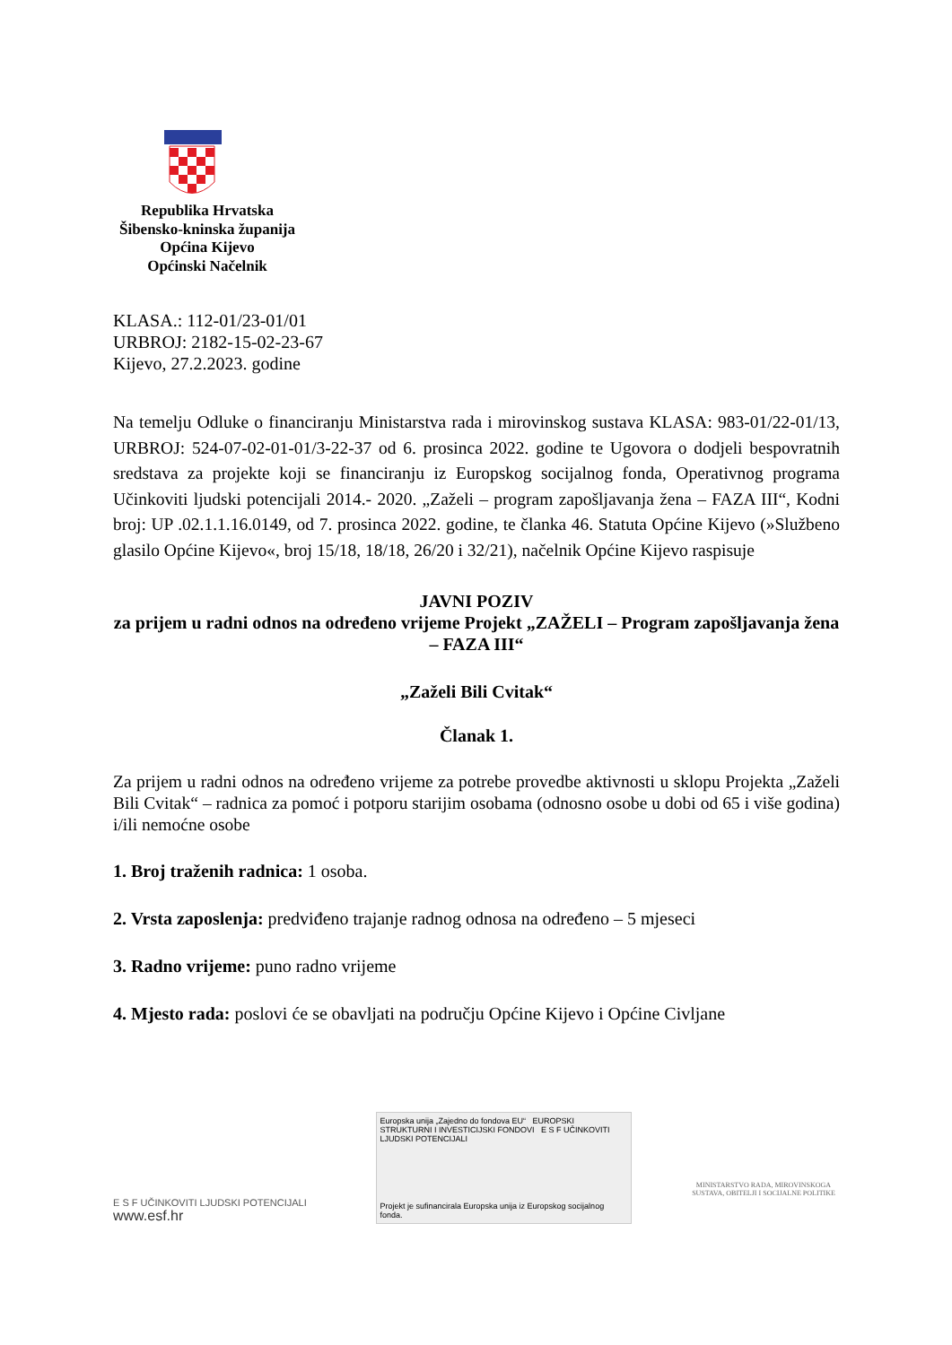Republika Hrvatska
Šibensko-kninska županija
Općina Kijevo
Općinski Načelnik
KLASA.: 112-01/23-01/01
URBROJ: 2182-15-02-23-67
Kijevo, 27.2.2023. godine
Na temelju Odluke o financiranju Ministarstva rada i mirovinskog sustava KLASA: 983-01/22-01/13, URBROJ: 524-07-02-01-01/3-22-37 od 6. prosinca 2022. godine te Ugovora o dodjeli bespovratnih sredstava za projekte koji se financiranju iz Europskog socijalnog fonda, Operativnog programa Učinkoviti ljudski potencijali 2014.- 2020. „Zaželi – program zapošljavanja žena – FAZA III“, Kodni broj: UP .02.1.1.16.0149, od 7. prosinca 2022. godine, te članka 46. Statuta Općine Kijevo (»Službeno glasilo Općine Kijevo«, broj 15/18, 18/18, 26/20 i 32/21), načelnik Općine Kijevo raspisuje
JAVNI POZIV
za prijem u radni odnos na određeno vrijeme Projekt „ZAŽELI – Program zapošljavanja žena – FAZA III“
„Zaželi Bili Cvitak“
Članak 1.
Za prijem u radni odnos na određeno vrijeme za potrebe provedbe aktivnosti u sklopu Projekta „Zaželi Bili Cvitak“ – radnica za pomoć i potporu starijim osobama (odnosno osobe u dobi od 65 i više godina) i/ili nemoćne osobe
1. Broj traženih radnica: 1 osoba.
2. Vrsta zaposlenja: predviđeno trajanje radnog odnosa na određeno – 5 mjeseci
3. Radno vrijeme: puno radno vrijeme
4. Mjesto rada: poslovi će se obavljati na području Općine Kijevo i Općine Civljane
E S F UČINKOVITI LJUDSKI POTENCIJALI
www.esf.hr
Europska unija „Zajedno do fondova EU“ EUROPSKI STRUKTURNI I INVESTICIJSKI FONDOVI E S F UČINKOVITI LJUDSKI POTENCIJALI
Projekt je sufinancirala Europska unija iz Europskog socijalnog fonda.
MINISTARSTVO RADA, MIROVINSKOGA SUSTAVA, OBITELJI I SOCIJALNE POLITIKE